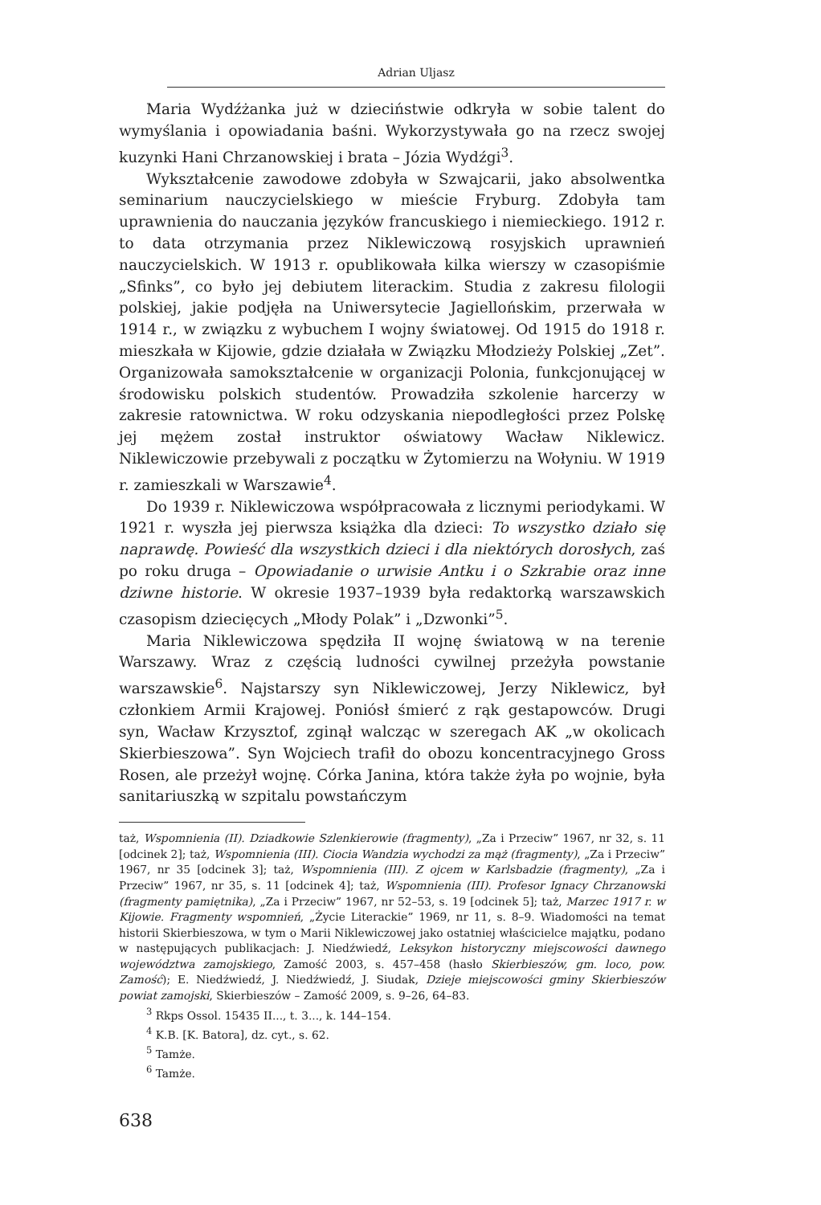Adrian Uljasz
Maria Wydźżanka już w dzieciństwie odkryła w sobie talent do wymyślania i opowiadania baśni. Wykorzystywała go na rzecz swojej kuzynki Hani Chrzanowskiej i brata – Józia Wydźgi<sup>3</sup>.
Wykształcenie zawodowe zdobyła w Szwajcarii, jako absolwentka seminarium nauczycielskiego w mieście Fryburg. Zdobyła tam uprawnienia do nauczania języków francuskiego i niemieckiego. 1912 r. to data otrzymania przez Niklewiczową rosyjskich uprawnień nauczycielskich. W 1913 r. opublikowała kilka wierszy w czasopiśmie „Sfinks”, co było jej debiutem literackim. Studia z zakresu filologii polskiej, jakie podjęła na Uniwersytecie Jagiellońskim, przerwała w 1914 r., w związku z wybuchem I wojny światowej. Od 1915 do 1918 r. mieszkała w Kijowie, gdzie działała w Związku Młodzieży Polskiej „Zet”. Organizowała samokształcenie w organizacji Polonia, funkcjonującej w środowisku polskich studentów. Prowadziła szkolenie harcerzy w zakresie ratownictwa. W roku odzyskania niepodległości przez Polskę jej mężem został instruktor oświatowy Wacław Niklewicz. Niklewiczowie przebywali z początku w Żytomierzu na Wołyniu. W 1919 r. zamieszkali w Warszawie<sup>4</sup>.
Do 1939 r. Niklewiczowa współpracowała z licznymi periodykami. W 1921 r. wyszła jej pierwsza książka dla dzieci: To wszystko działo się naprawdę. Powieść dla wszystkich dzieci i dla niektórych dorosłych, zaś po roku druga – Opowiadanie o urwisie Antku i o Szkrabie oraz inne dziwne historie. W okresie 1937–1939 była redaktorką warszawskich czasopism dziecięcych „Młody Polak” i „Dzwonki”<sup>5</sup>.
Maria Niklewiczowa spędziła II wojnę światową w na terenie Warszawy. Wraz z częścią ludności cywilnej przeżyła powstanie warszawskie<sup>6</sup>. Najstarszy syn Niklewiczowej, Jerzy Niklewicz, był członkiem Armii Krajowej. Poniósł śmierć z rąk gestapowców. Drugi syn, Wacław Krzysztof, zginął walcząc w szeregach AK „w okolicach Skierbieszowa”. Syn Wojciech trafił do obozu koncentracyjnego Gross Rosen, ale przeżył wojnę. Córka Janina, która także żyła po wojnie, była sanitariuszką w szpitalu powstańczym
taż, Wspomnienia (II). Dziadkowie Szlenkierowie (fragmenty), „Za i Przeciw” 1967, nr 32, s. 11 [odcinek 2]; taż, Wspomnienia (III). Ciocia Wandzia wychodzi za mąż (fragmenty), „Za i Przeciw” 1967, nr 35 [odcinek 3]; taż, Wspomnienia (III). Z ojcem w Karlsbadzie (fragmenty), „Za i Przeciw” 1967, nr 35, s. 11 [odcinek 4]; taż, Wspomnienia (III). Profesor Ignacy Chrzanowski (fragmenty pamiętnika), „Za i Przeciw” 1967, nr 52–53, s. 19 [odcinek 5]; taż, Marzec 1917 r. w Kijowie. Fragmenty wspomnień, „Życie Literackie” 1969, nr 11, s. 8–9. Wiadomości na temat historii Skierbieszowa, w tym o Marii Niklewiczowej jako ostatniej właścicielce majątku, podano w następujących publikacjach: J. Niedźwiedź, Leksykon historyczny miejscowości dawnego województwa zamojskiego, Zamość 2003, s. 457–458 (hasło Skierbieszów, gm. loco, pow. Zamość); E. Niedźwiedź, J. Niedźwiedź, J. Siudak, Dzieje miejscowości gminy Skierbieszów powiat zamojski, Skierbieszów – Zamość 2009, s. 9–26, 64–83.
<sup>3</sup> Rkps Ossol. 15435 II..., t. 3..., k. 144–154.
<sup>4</sup> K.B. [K. Batora], dz. cyt., s. 62.
<sup>5</sup> Tamże.
<sup>6</sup> Tamże.
638